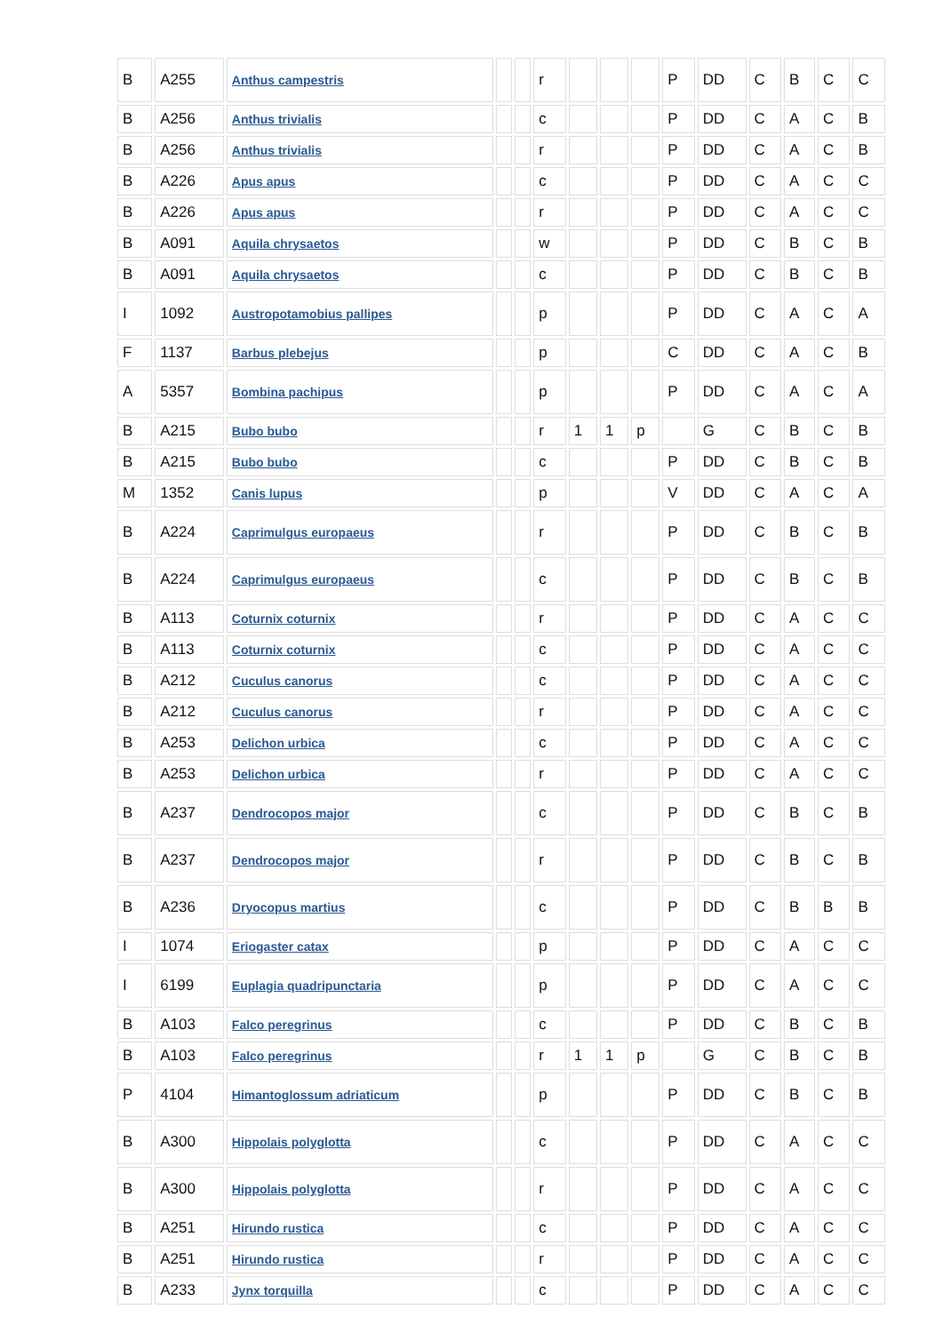| B | A255 | Anthus campestris | | | r | | | | P | DD | C | B | C | C |
| B | A256 | Anthus trivialis | | | c | | | | P | DD | C | A | C | B |
| B | A256 | Anthus trivialis | | | r | | | | P | DD | C | A | C | B |
| B | A226 | Apus apus | | | c | | | | P | DD | C | A | C | C |
| B | A226 | Apus apus | | | r | | | | P | DD | C | A | C | C |
| B | A091 | Aquila chrysaetos | | | w | | | | P | DD | C | B | C | B |
| B | A091 | Aquila chrysaetos | | | c | | | | P | DD | C | B | C | B |
| I | 1092 | Austropotamobius pallipes | | | p | | | | P | DD | C | A | C | A |
| F | 1137 | Barbus plebejus | | | p | | | | C | DD | C | A | C | B |
| A | 5357 | Bombina pachipus | | | p | | | | P | DD | C | A | C | A |
| B | A215 | Bubo bubo | | | r | 1 | 1 | p | | G | C | B | C | B |
| B | A215 | Bubo bubo | | | c | | | | P | DD | C | B | C | B |
| M | 1352 | Canis lupus | | | p | | | | V | DD | C | A | C | A |
| B | A224 | Caprimulgus europaeus | | | r | | | | P | DD | C | B | C | B |
| B | A224 | Caprimulgus europaeus | | | c | | | | P | DD | C | B | C | B |
| B | A113 | Coturnix coturnix | | | r | | | | P | DD | C | A | C | C |
| B | A113 | Coturnix coturnix | | | c | | | | P | DD | C | A | C | C |
| B | A212 | Cuculus canorus | | | c | | | | P | DD | C | A | C | C |
| B | A212 | Cuculus canorus | | | r | | | | P | DD | C | A | C | C |
| B | A253 | Delichon urbica | | | c | | | | P | DD | C | A | C | C |
| B | A253 | Delichon urbica | | | r | | | | P | DD | C | A | C | C |
| B | A237 | Dendrocopos major | | | c | | | | P | DD | C | B | C | B |
| B | A237 | Dendrocopos major | | | r | | | | P | DD | C | B | C | B |
| B | A236 | Dryocopus martius | | | c | | | | P | DD | C | B | B | B |
| I | 1074 | Eriogaster catax | | | p | | | | P | DD | C | A | C | C |
| I | 6199 | Euplagia quadripunctaria | | | p | | | | P | DD | C | A | C | C |
| B | A103 | Falco peregrinus | | | c | | | | P | DD | C | B | C | B |
| B | A103 | Falco peregrinus | | | r | 1 | 1 | p | | G | C | B | C | B |
| P | 4104 | Himantoglossum adriaticum | | | p | | | | P | DD | C | B | C | B |
| B | A300 | Hippolais polyglotta | | | c | | | | P | DD | C | A | C | C |
| B | A300 | Hippolais polyglotta | | | r | | | | P | DD | C | A | C | C |
| B | A251 | Hirundo rustica | | | c | | | | P | DD | C | A | C | C |
| B | A251 | Hirundo rustica | | | r | | | | P | DD | C | A | C | C |
| B | A233 | Jynx torquilla | | | c | | | | P | DD | C | A | C | C |